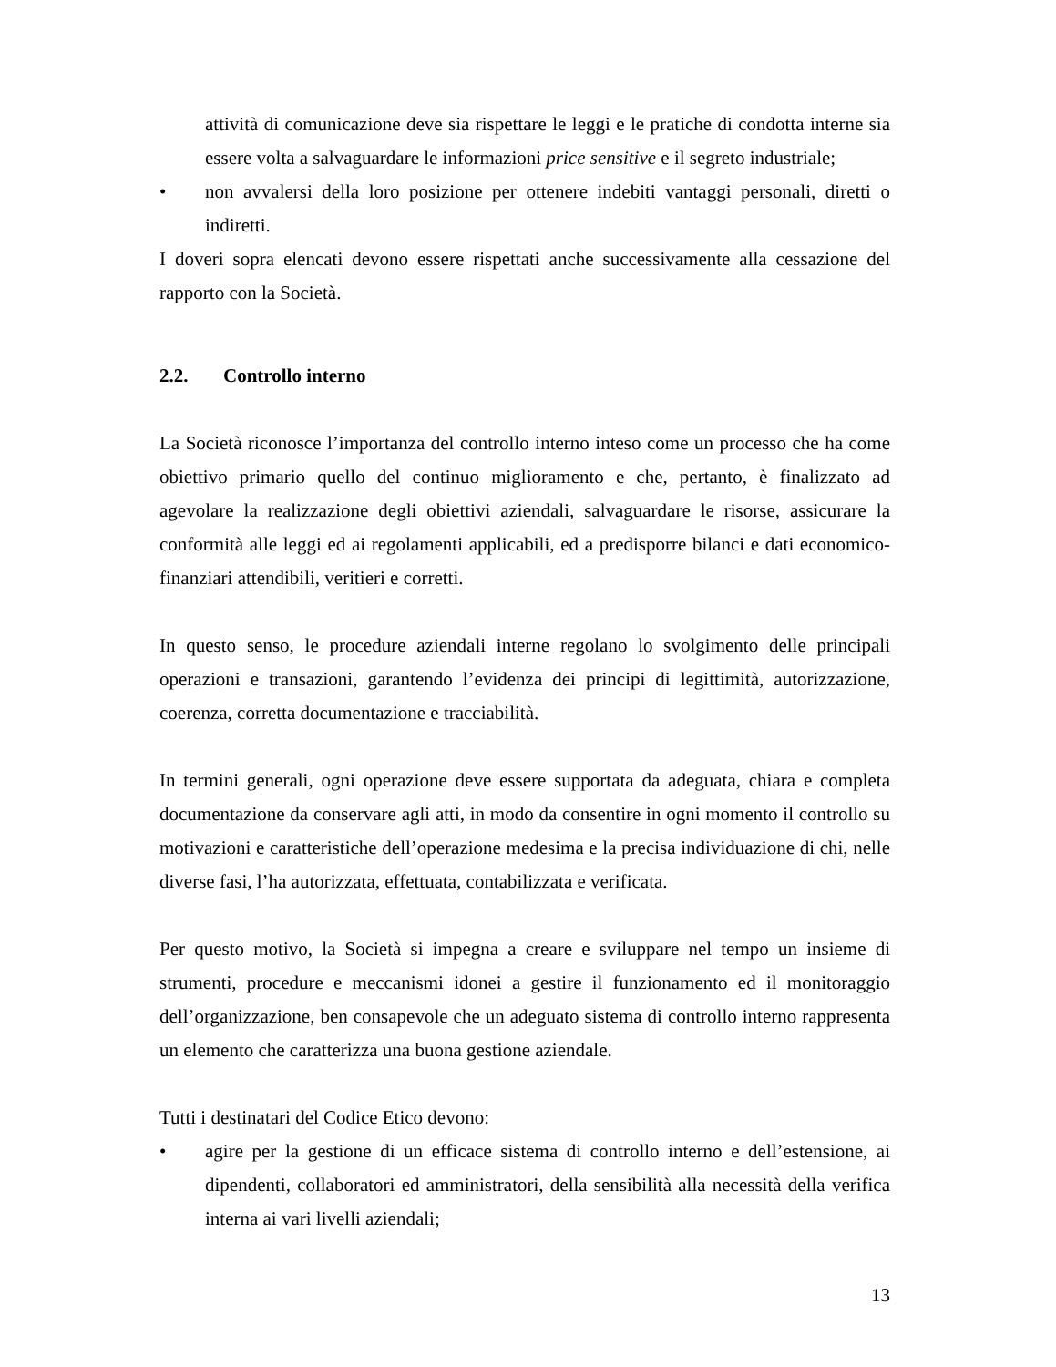attività di comunicazione deve sia rispettare le leggi e le pratiche di condotta interne sia essere volta a salvaguardare le informazioni price sensitive e il segreto industriale;
• non avvalersi della loro posizione per ottenere indebiti vantaggi personali, diretti o indiretti.
I doveri sopra elencati devono essere rispettati anche successivamente alla cessazione del rapporto con la Società.
2.2. Controllo interno
La Società riconosce l’importanza del controllo interno inteso come un processo che ha come obiettivo primario quello del continuo miglioramento e che, pertanto, è finalizzato ad agevolare la realizzazione degli obiettivi aziendali, salvaguardare le risorse, assicurare la conformità alle leggi ed ai regolamenti applicabili, ed a predisporre bilanci e dati economico-finanziari attendibili, veritieri e corretti.
In questo senso, le procedure aziendali interne regolano lo svolgimento delle principali operazioni e transazioni, garantendo l’evidenza dei principi di legittimità, autorizzazione, coerenza, corretta documentazione e tracciabilità.
In termini generali, ogni operazione deve essere supportata da adeguata, chiara e completa documentazione da conservare agli atti, in modo da consentire in ogni momento il controllo su motivazioni e caratteristiche dell’operazione medesima e la precisa individuazione di chi, nelle diverse fasi, l’ha autorizzata, effettuata, contabilizzata e verificata.
Per questo motivo, la Società si impegna a creare e sviluppare nel tempo un insieme di strumenti, procedure e meccanismi idonei a gestire il funzionamento ed il monitoraggio dell’organizzazione, ben consapevole che un adeguato sistema di controllo interno rappresenta un elemento che caratterizza una buona gestione aziendale.
Tutti i destinatari del Codice Etico devono:
• agire per la gestione di un efficace sistema di controllo interno e dell’estensione, ai dipendenti, collaboratori ed amministratori, della sensibilità alla necessità della verifica interna ai vari livelli aziendali;
13